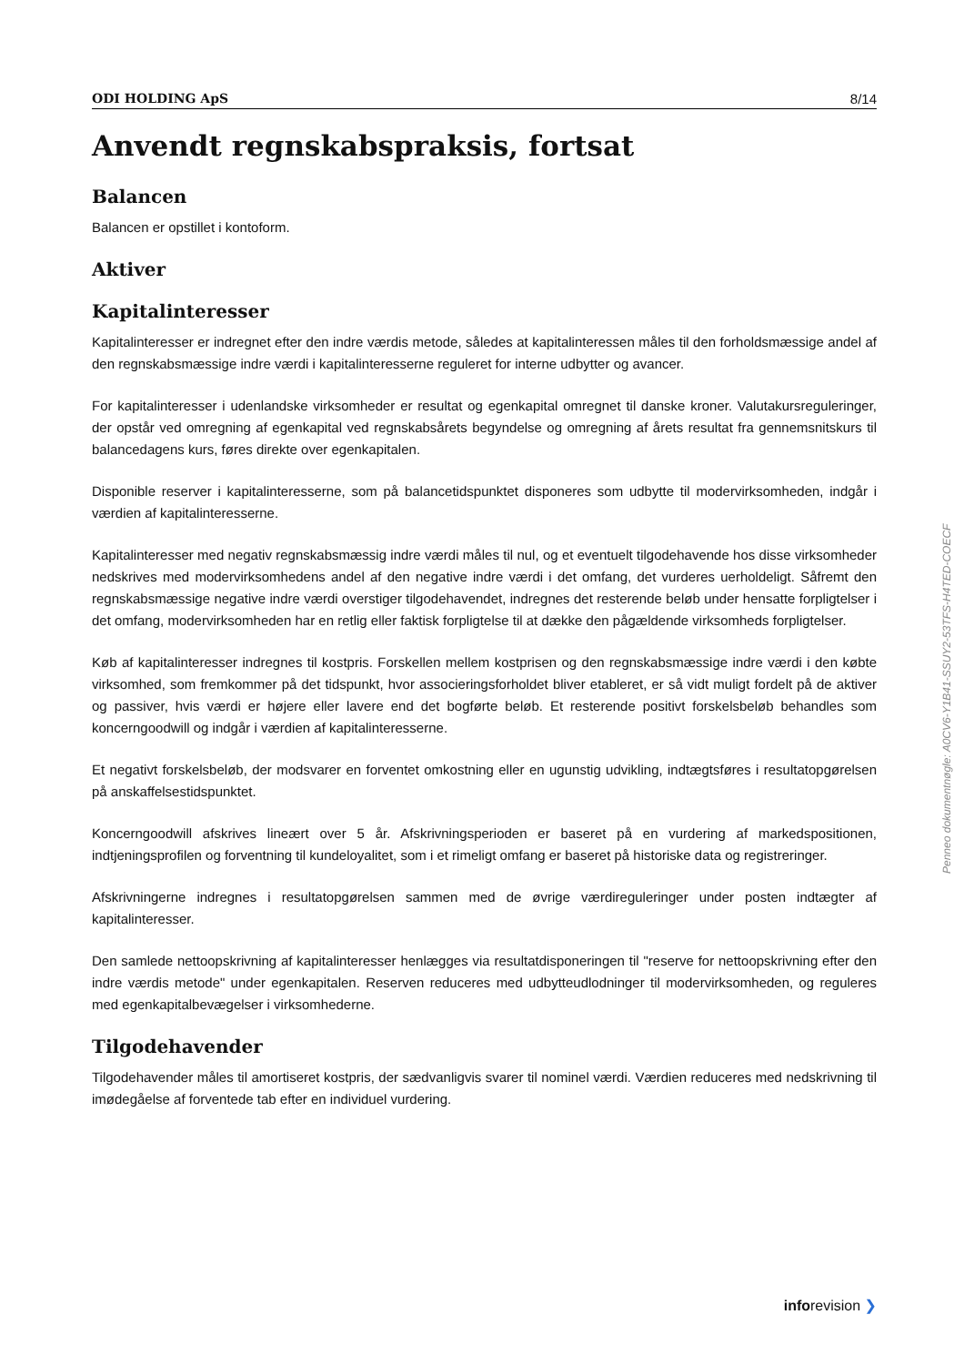ODI HOLDING ApS 8/14
Anvendt regnskabspraksis, fortsat
Balancen
Balancen er opstillet i kontoform.
Aktiver
Kapitalinteresser
Kapitalinteresser er indregnet efter den indre værdis metode, således at kapitalinteressen måles til den forholdsmæssige andel af den regnskabsmæssige indre værdi i kapitalinteresserne reguleret for interne udbytter og avancer.
For kapitalinteresser i udenlandske virksomheder er resultat og egenkapital omregnet til danske kroner. Valutakursreguleringer, der opstår ved omregning af egenkapital ved regnskabsårets begyndelse og omregning af årets resultat fra gennemsnitskurs til balancedagens kurs, føres direkte over egenkapitalen.
Disponible reserver i kapitalinteresserne, som på balancetidspunktet disponeres som udbytte til modervirksomheden, indgår i værdien af kapitalinteresserne.
Kapitalinteresser med negativ regnskabsmæssig indre værdi måles til nul, og et eventuelt tilgodehavende hos disse virksomheder nedskrives med modervirksomhedens andel af den negative indre værdi i det omfang, det vurderes uerholdeligt. Såfremt den regnskabsmæssige negative indre værdi overstiger tilgodehavendet, indregnes det resterende beløb under hensatte forpligtelser i det omfang, modervirksomheden har en retlig eller faktisk forpligtelse til at dække den pågældende virksomheds forpligtelser.
Køb af kapitalinteresser indregnes til kostpris. Forskellen mellem kostprisen og den regnskabsmæssige indre værdi i den købte virksomhed, som fremkommer på det tidspunkt, hvor associeringsforholdet bliver etableret, er så vidt muligt fordelt på de aktiver og passiver, hvis værdi er højere eller lavere end det bogførte beløb. Et resterende positivt forskelsbeløb behandles som koncerngoodwill og indgår i værdien af kapitalinteresserne.
Et negativt forskelsbeløb, der modsvarer en forventet omkostning eller en ugunstig udvikling, indtægtsføres i resultatopgørelsen på anskaffelsestidspunktet.
Koncerngoodwill afskrives lineært over 5 år. Afskrivningsperioden er baseret på en vurdering af markedspositionen, indtjeningsprofilen og forventning til kundeloyalitet, som i et rimeligt omfang er baseret på historiske data og registreringer.
Afskrivningerne indregnes i resultatopgørelsen sammen med de øvrige værdireguleringer under posten indtægter af kapitalinteresser.
Den samlede nettoopskrivning af kapitalinteresser henlægges via resultatdisponeringen til "reserve for nettoopskrivning efter den indre værdis metode" under egenkapitalen. Reserven reduceres med udbytteudlodninger til modervirksomheden, og reguleres med egenkapitalbevægelser i virksomhederne.
Tilgodehavender
Tilgodehavender måles til amortiseret kostpris, der sædvanligvis svarer til nominel værdi. Værdien reduceres med nedskrivning til imødegåelse af forventede tab efter en individuel vurdering.
Penneo dokumentnøgle: A0CV6-Y1B41-SSUY2-53TFS-H4TED-COECF
inforevision ❯